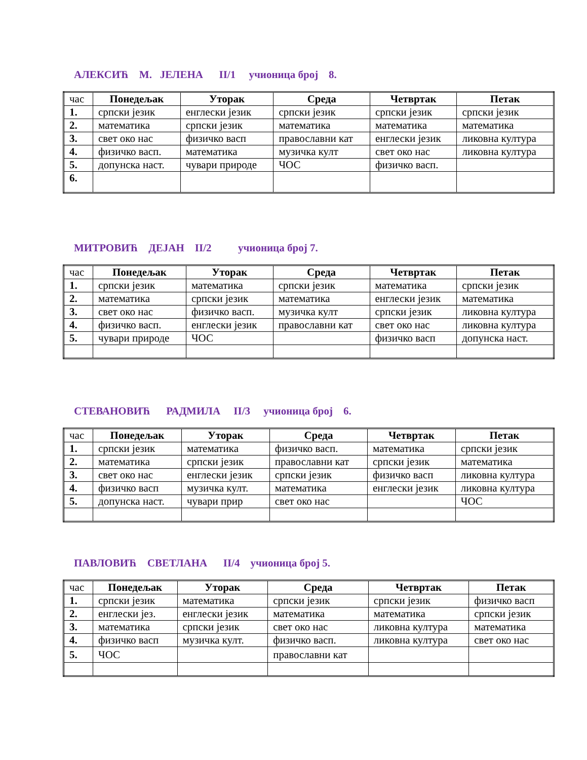АЛЕКСИЋ М. ЈЕЛЕНА II/1 учионица број 8.
| час | Понедељак | Уторак | Среда | Четвртак | Петак |
| --- | --- | --- | --- | --- | --- |
| 1. | српски језик | енглески језик | српски језик | српски језик | српски језик |
| 2. | математика | српски језик | математика | математика | математика |
| 3. | свет око нас | физичко васп | православни кат | енглески језик | ликовна култура |
| 4. | физичко васп. | математика | музичка култ | свет око нас | ликовна култура |
| 5. | допунска наст. | чувари природе | ЧОС | физичко васп. | |
| 6. | | | | | |
МИТРОВИЋ ДЕЈАН II/2 учионица број 7.
| час | Понедељак | Уторак | Среда | Четвртак | Петак |
| --- | --- | --- | --- | --- | --- |
| 1. | српски језик | математика | српски језик | математика | српски језик |
| 2. | математика | српски језик | математика | енглески језик | математика |
| 3. | свет око нас | физичко васп. | музичка култ | српски језик | ликовна култура |
| 4. | физичко васп. | енглески језик | православни кат | свет око нас | ликовна култура |
| 5. | чувари природе | ЧОС | | физичко васп | допунска наст. |
СТЕВАНОВИЋ РАДМИЛА II/3 учионица број 6.
| час | Понедељак | Уторак | Среда | Четвртак | Петак |
| --- | --- | --- | --- | --- | --- |
| 1. | српски језик | математика | физичко васп. | математика | српски језик |
| 2. | математика | српски језик | православни кат | српски језик | математика |
| 3. | свет око нас | енглески језик | српски језик | физичко васп | ликовна култура |
| 4. | физичко васп | музичка култ. | математика | енглески језик | ликовна култура |
| 5. | допунска наст. | чувари прир | свет око нас | | ЧОС |
ПАВЛОВИЋ СВЕТЛАНА II/4 учионица број 5.
| час | Понедељак | Уторак | Среда | Четвртак | Петак |
| --- | --- | --- | --- | --- | --- |
| 1. | српски језик | математика | српски језик | српски језик | физичко васп |
| 2. | енглески јез. | енглески језик | математика | математика | српски језик |
| 3. | математика | српски језик | свет око нас | ликовна култура | математика |
| 4. | физичко васп | музичка култ. | физичко васп. | ликовна култура | свет око нас |
| 5. | ЧОС | | православни кат | | |